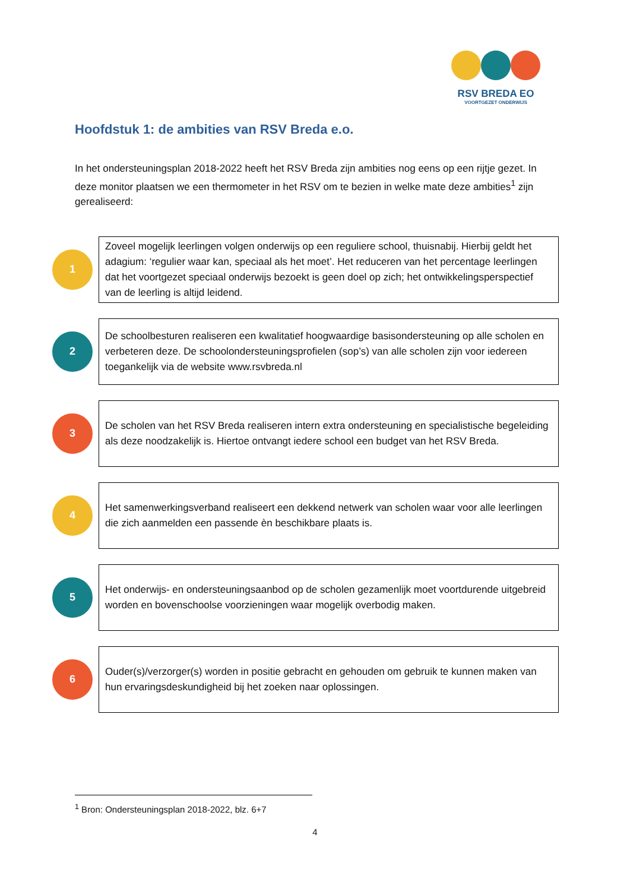RSV BREDA EO
VOORTGEZET ONDERWIJS
Hoofdstuk 1: de ambities van RSV Breda e.o.
In het ondersteuningsplan 2018-2022 heeft het RSV Breda zijn ambities nog eens op een rijtje gezet. In deze monitor plaatsen we een thermometer in het RSV om te bezien in welke mate deze ambities<sup>1</sup> zijn gerealiseerd:
1
Zoveel mogelijk leerlingen volgen onderwijs op een reguliere school, thuisnabij. Hierbij geldt het adagium: ‘regulier waar kan, speciaal als het moet’. Het reduceren van het percentage leerlingen dat het voortgezet speciaal onderwijs bezoekt is geen doel op zich; het ontwikkelingsperspectief van de leerling is altijd leidend.
2
De schoolbesturen realiseren een kwalitatief hoogwaardige basisondersteuning op alle scholen en verbeteren deze. De schoolondersteuningsprofielen (sop’s) van alle scholen zijn voor iedereen toegankelijk via de website www.rsvbreda.nl
3
De scholen van het RSV Breda realiseren intern extra ondersteuning en specialistische begeleiding als deze noodzakelijk is. Hiertoe ontvangt iedere school een budget van het RSV Breda.
4
Het samenwerkingsverband realiseert een dekkend netwerk van scholen waar voor alle leerlingen die zich aanmelden een passende èn beschikbare plaats is.
5
Het onderwijs- en ondersteuningsaanbod op de scholen gezamenlijk moet voortdurende uitgebreid worden en bovenschoolse voorzieningen waar mogelijk overbodig maken.
6
Ouder(s)/verzorger(s) worden in positie gebracht en gehouden om gebruik te kunnen maken van hun ervaringsdeskundigheid bij het zoeken naar oplossingen.
<sup>1</sup> Bron: Ondersteuningsplan 2018-2022, blz. 6+7
4